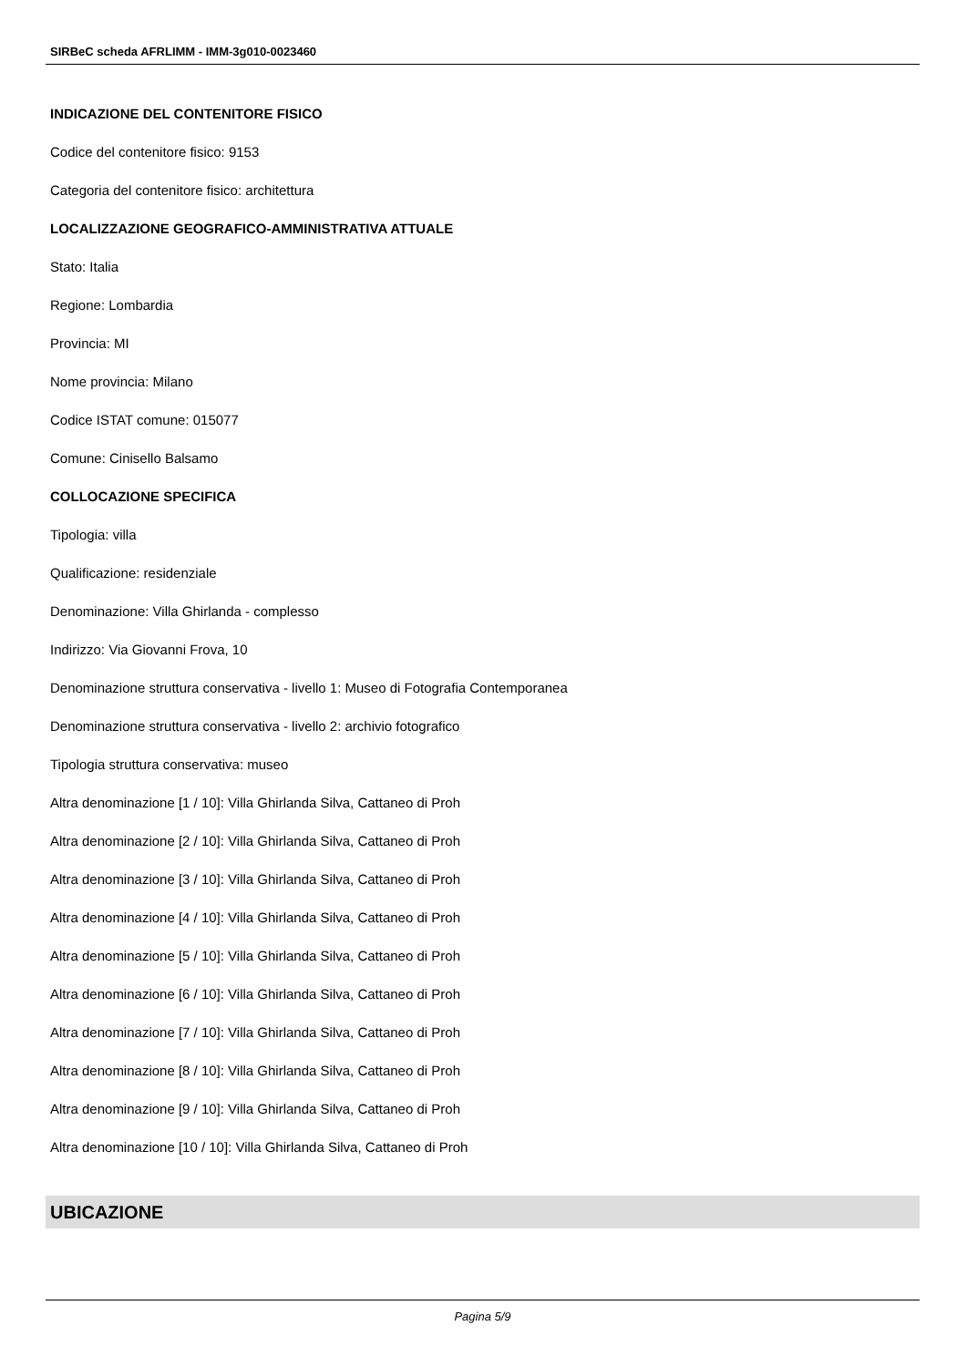SIRBeC scheda AFRLIMM - IMM-3g010-0023460
INDICAZIONE DEL CONTENITORE FISICO
Codice del contenitore fisico: 9153
Categoria del contenitore fisico: architettura
LOCALIZZAZIONE GEOGRAFICO-AMMINISTRATIVA ATTUALE
Stato: Italia
Regione: Lombardia
Provincia: MI
Nome provincia: Milano
Codice ISTAT comune: 015077
Comune: Cinisello Balsamo
COLLOCAZIONE SPECIFICA
Tipologia: villa
Qualificazione: residenziale
Denominazione: Villa Ghirlanda - complesso
Indirizzo: Via Giovanni Frova, 10
Denominazione struttura conservativa - livello 1: Museo di Fotografia Contemporanea
Denominazione struttura conservativa - livello 2: archivio fotografico
Tipologia struttura conservativa: museo
Altra denominazione [1 / 10]: Villa Ghirlanda Silva, Cattaneo di Proh
Altra denominazione [2 / 10]: Villa Ghirlanda Silva, Cattaneo di Proh
Altra denominazione [3 / 10]: Villa Ghirlanda Silva, Cattaneo di Proh
Altra denominazione [4 / 10]: Villa Ghirlanda Silva, Cattaneo di Proh
Altra denominazione [5 / 10]: Villa Ghirlanda Silva, Cattaneo di Proh
Altra denominazione [6 / 10]: Villa Ghirlanda Silva, Cattaneo di Proh
Altra denominazione [7 / 10]: Villa Ghirlanda Silva, Cattaneo di Proh
Altra denominazione [8 / 10]: Villa Ghirlanda Silva, Cattaneo di Proh
Altra denominazione [9 / 10]: Villa Ghirlanda Silva, Cattaneo di Proh
Altra denominazione [10 / 10]: Villa Ghirlanda Silva, Cattaneo di Proh
UBICAZIONE
Pagina 5/9